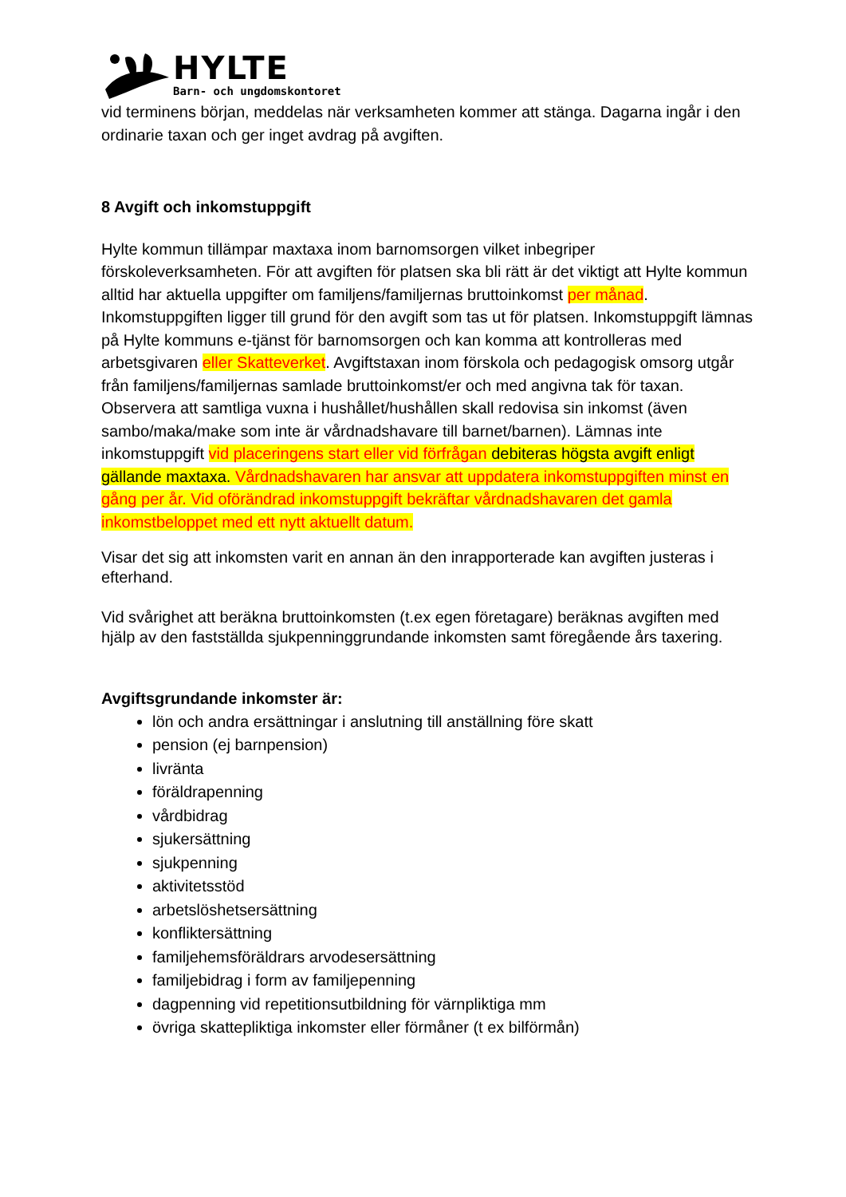HYLTE
Barn- och ungdomskontoret
vid terminens början, meddelas när verksamheten kommer att stänga. Dagarna ingår i den ordinarie taxan och ger inget avdrag på avgiften.
8 Avgift och inkomstuppgift
Hylte kommun tillämpar maxtaxa inom barnomsorgen vilket inbegriper förskoleverksamheten. För att avgiften för platsen ska bli rätt är det viktigt att Hylte kommun alltid har aktuella uppgifter om familjens/familjernas bruttoinkomst per månad. Inkomstuppgiften ligger till grund för den avgift som tas ut för platsen. Inkomstuppgift lämnas på Hylte kommuns e-tjänst för barnomsorgen och kan komma att kontrolleras med arbetsgivaren eller Skatteverket. Avgiftstaxan inom förskola och pedagogisk omsorg utgår från familjens/familjernas samlade bruttoinkomst/er och med angivna tak för taxan. Observera att samtliga vuxna i hushållet/hushållen skall redovisa sin inkomst (även sambo/maka/make som inte är vårdnadshavare till barnet/barnen). Lämnas inte inkomstuppgift vid placeringens start eller vid förfrågan debiteras högsta avgift enligt gällande maxtaxa. Vårdnadshavaren har ansvar att uppdatera inkomstuppgiften minst en gång per år. Vid oförändrad inkomstuppgift bekräftar vårdnadshavaren det gamla inkomstbeloppet med ett nytt aktuellt datum.
Visar det sig att inkomsten varit en annan än den inrapporterade kan avgiften justeras i efterhand.
Vid svårighet att beräkna bruttoinkomsten (t.ex egen företagare) beräknas avgiften med hjälp av den fastställda sjukpenninggrundande inkomsten samt föregående års taxering.
Avgiftsgrundande inkomster är:
lön och andra ersättningar i anslutning till anställning före skatt
pension (ej barnpension)
livränta
föräldrapenning
vårdbidrag
sjukersättning
sjukpenning
aktivitetsstöd
arbetslöshetsersättning
konfliktersättning
familjehemsföräldrars arvodesersättning
familjebidrag i form av familjepenning
dagpenning vid repetitionsutbildning för värnpliktiga mm
övriga skattepliktiga inkomster eller förmåner (t ex bilförmån)